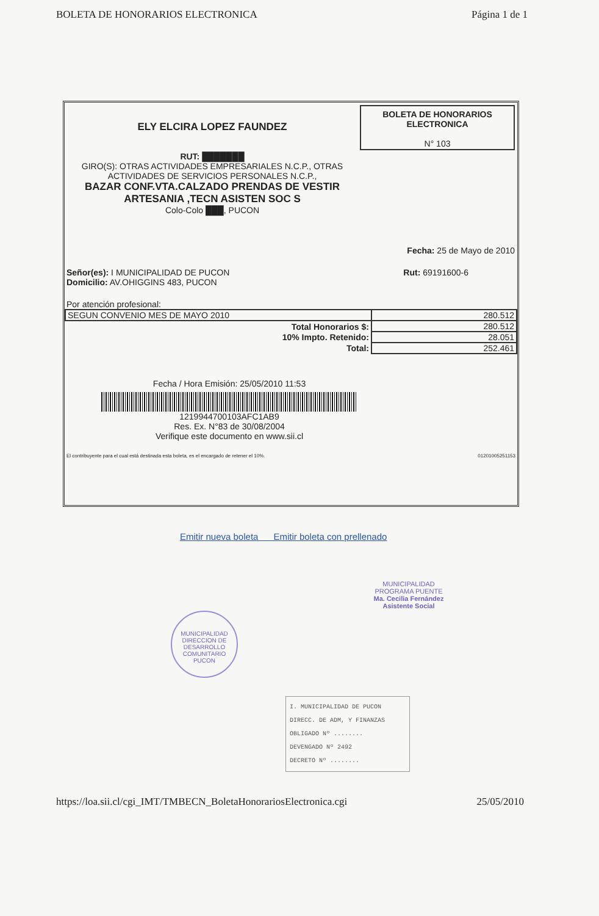BOLETA DE HONORARIOS ELECTRONICA Página 1 de 1
ELY ELCIRA LOPEZ FAUNDEZ
RUT: ███████
GIRO(S): OTRAS ACTIVIDADES EMPRESARIALES N.C.P., OTRAS ACTIVIDADES DE SERVICIOS PERSONALES N.C.P.,
BAZAR CONF.VTA.CALZADO PRENDAS DE VESTIR ARTESANIA ,TECN ASISTEN SOC S
Colo-Colo ███, PUCON
BOLETA DE HONORARIOS ELECTRONICA
N° 103
Fecha: 25 de Mayo de 2010
Señor(es): I MUNICIPALIDAD DE PUCON
Domicilio: AV.OHIGGINS 483, PUCON
Rut: 69191600-6
Por atención profesional:
| SEGUN CONVENIO MES DE MAYO 2010 | 280.512 |
| Total Honorarios $: | 280.512 |
| 10% Impto. Retenido: | 28.051 |
| Total: | 252.461 |
Fecha / Hora Emisión: 25/05/2010 11:53
1219944700103AFC1AB9
Res. Ex. N°83 de 30/08/2004
Verifique este documento en www.sii.cl
El contribuyente para el cual está destinada esta boleta, es el encargado de retener el 10%. 01201005251153
Emitir nueva boleta Emitir boleta con prellenado
MUNICIPALIDAD
DIRECCION DE DESARROLLO COMUNITARIO
PUCON
MUNICIPALIDAD
PROGRAMA PUENTE
Ma. Cecilia Fernández
Asistente Social
I. MUNICIPALIDAD DE PUCON
DIRECC. DE ADM, Y FINANZAS
OBLIGADO Nº ........
DEVENGADO Nº 2492
DECRETO Nº ........
https://loa.sii.cl/cgi_IMT/TMBECN_BoletaHonorariosElectronica.cgi 25/05/2010